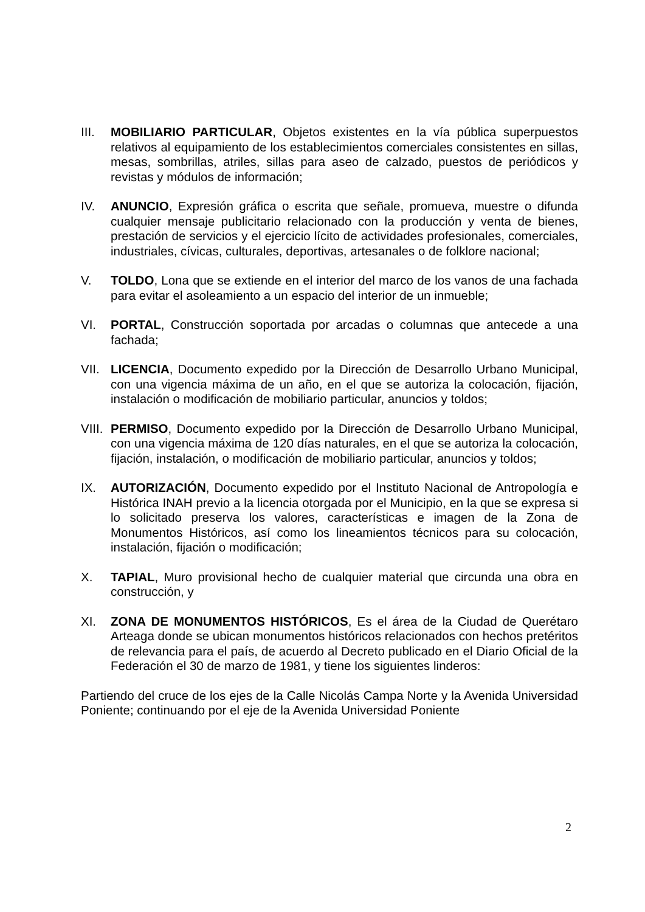III.
MOBILIARIO PARTICULAR, Objetos existentes en la vía pública superpuestos relativos al equipamiento de los establecimientos comerciales consistentes en sillas, mesas, sombrillas, atriles, sillas para aseo de calzado, puestos de periódicos y revistas y módulos de información;
IV. ANUNCIO, Expresión gráfica o escrita que señale, promueva, muestre o difunda cualquier mensaje publicitario relacionado con la producción y venta de bienes, prestación de servicios y el ejercicio lícito de actividades profesionales, comerciales, industriales, cívicas, culturales, deportivas, artesanales o de folklore nacional;
V. TOLDO, Lona que se extiende en el interior del marco de los vanos de una fachada para evitar el asoleamiento a un espacio del interior de un inmueble;
VI. PORTAL, Construcción soportada por arcadas o columnas que antecede a una fachada;
VII.
LICENCIA, Documento expedido por la Dirección de Desarrollo Urbano Municipal, con una vigencia máxima de un año, en el que se autoriza la colocación, fijación, instalación o modificación de mobiliario particular, anuncios y toldos;
VIII.
PERMISO, Documento expedido por la Dirección de Desarrollo Urbano Municipal, con una vigencia máxima de 120 días naturales, en el que se autoriza la colocación, fijación, instalación, o modificación de mobiliario particular, anuncios y toldos;
IX. AUTORIZACIÓN, Documento expedido por el Instituto Nacional de Antropología e Histórica INAH previo a la licencia otorgada por el Municipio, en la que se expresa si lo solicitado preserva los valores, características e imagen de la Zona de Monumentos Históricos, así como los lineamientos técnicos para su colocación, instalación, fijación o modificación;
X. TAPIAL, Muro provisional hecho de cualquier material que circunda una obra en construcción, y
XI. ZONA DE MONUMENTOS HISTÓRICOS, Es el área de la Ciudad de Querétaro Arteaga donde se ubican monumentos históricos relacionados con hechos pretéritos de relevancia para el país, de acuerdo al Decreto publicado en el Diario Oficial de la Federación el 30 de marzo de 1981, y tiene los siguientes linderos:
Partiendo del cruce de los ejes de la Calle Nicolás Campa Norte y la Avenida Universidad Poniente; continuando por el eje de la Avenida Universidad Poniente
2